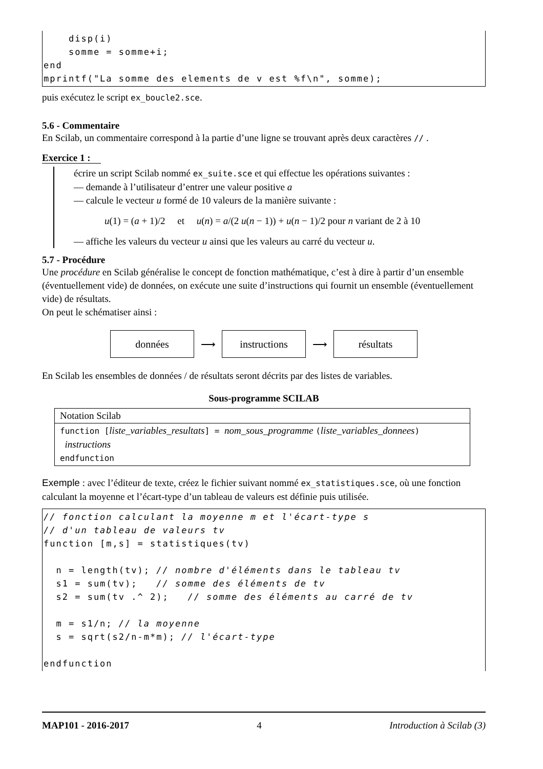disp(i) somme = somme+i; end mprintf("La somme des elements de v est %f\n", somme);
puis exécutez le script ex_boucle2.sce.
5.6 - Commentaire
En Scilab, un commentaire correspond à la partie d’une ligne se trouvant après deux caractères // .
Exercice 1 :
écrire un script Scilab nommé ex_suite.sce et qui effectue les opérations suivantes :
— demande à l’utilisateur d’entrer une valeur positive a
— calcule le vecteur u formé de 10 valeurs de la manière suivante :
u(1) = (a + 1)/2 et u(n) = a/(2 u(n − 1)) + u(n − 1)/2 pour n variant de 2 à 10
— affiche les valeurs du vecteur u ainsi que les valeurs au carré du vecteur u.
5.7 - Procédure
Une procédure en Scilab généralise le concept de fonction mathématique, c’est à dire à partir d’un ensemble (éventuellement vide) de données, on exécute une suite d’instructions qui fournit un ensemble (éventuellement vide) de résultats.
On peut le schématiser ainsi :
données ⟶ instructions ⟶ résultats
En Scilab les ensembles de données / de résultats seront décrits par des listes de variables.
Sous-programme SCILAB
| Notation Scilab |
| function [ liste_variables_resultats ] = nom_sous_programme ( liste_variables_donnees ) instructions endfunction |
Exemple : avec l’éditeur de texte, créez le fichier suivant nommé ex_statistiques.sce, où une fonction calculant la moyenne et l’écart-type d’un tableau de valeurs est définie puis utilisée.
// fonction calculant la moyenne m et l'écart-type s // d'un tableau de valeurs tv function [m,s] = statistiques(tv) n = length(tv); // nombre d'éléments dans le tableau tv s1 = sum(tv); // somme des éléments de tv s2 = sum(tv .^ 2); // somme des éléments au carré de tv m = s1/n; // la moyenne s = sqrt(s2/n-m*m); // l'écart-type endfunction
MAP101 - 2016-2017 4 Introduction à Scilab (3)